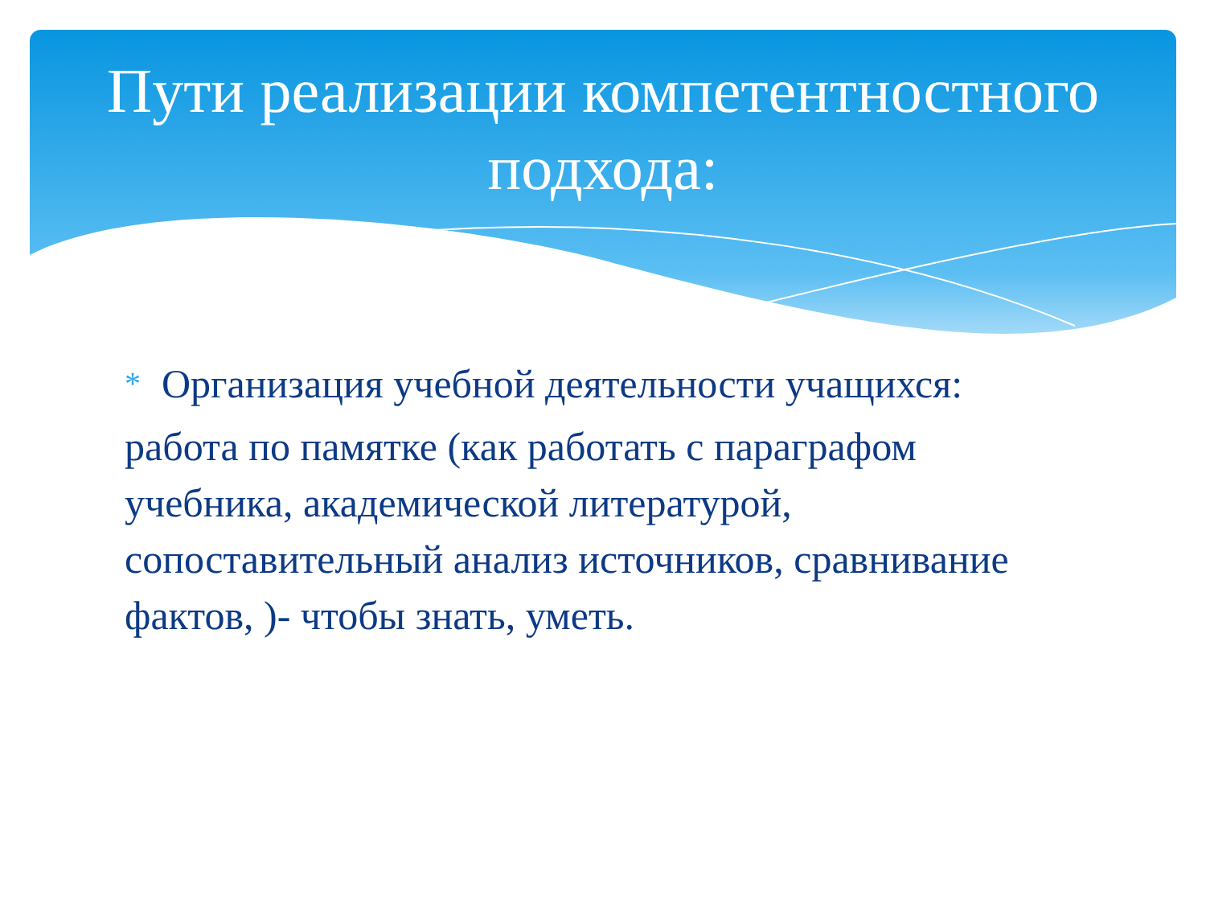Пути реализации компетентностного
подхода:
*
Организация учебной деятельности учащихся:
работа по памятке (как работать с параграфом учебника, академической литературой, сопоставительный анализ источников, сравнивание фактов, )- чтобы знать, уметь.